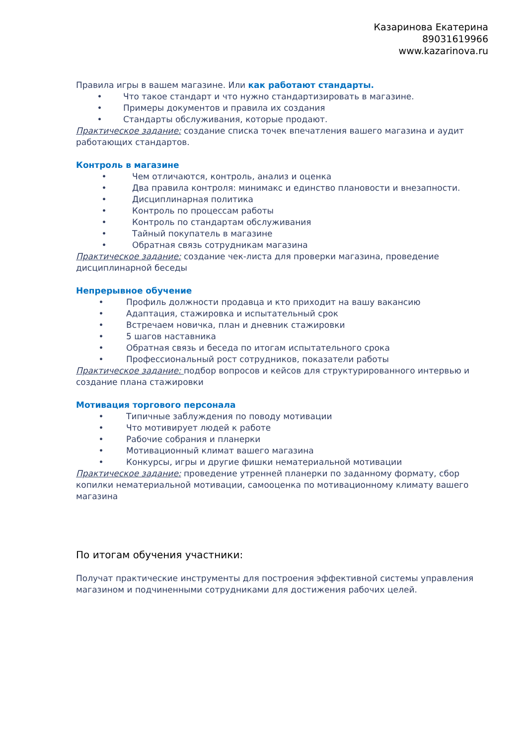Казаринова Екатерина
89031619966
www.kazarinova.ru
Правила игры в вашем магазине. Или как работают стандарты.
• Что такое стандарт и что нужно стандартизировать в магазине.
• Примеры документов и правила их создания
• Стандарты обслуживания, которые продают.
Практическое задание: создание списка точек впечатления вашего магазина и аудит работающих стандартов.
Контроль в магазине
• Чем отличаются, контроль, анализ и оценка
• Два правила контроля: минимакс и единство плановости и внезапности.
• Дисциплинарная политика
• Контроль по процессам работы
• Контроль по стандартам обслуживания
• Тайный покупатель в магазине
• Обратная связь сотрудникам магазина
Практическое задание: создание чек-листа для проверки магазина, проведение дисциплинарной беседы
Непрерывное обучение
• Профиль должности продавца и кто приходит на вашу вакансию
• Адаптация, стажировка и испытательный срок
• Встречаем новичка, план и дневник стажировки
• 5 шагов наставника
• Обратная связь и беседа по итогам испытательного срока
• Профессиональный рост сотрудников, показатели работы
Практическое задание: подбор вопросов и кейсов для структурированного интервью и создание плана стажировки
Мотивация торгового персонала
• Типичные заблуждения по поводу мотивации
• Что мотивирует людей к работе
• Рабочие собрания и планерки
• Мотивационный климат вашего магазина
• Конкурсы, игры и другие фишки нематериальной мотивации
Практическое задание: проведение утренней планерки по заданному формату, сбор копилки нематериальной мотивации, самооценка по мотивационному климату вашего магазина
По итогам обучения участники:
Получат практические инструменты для построения эффективной системы управления магазином и подчиненными сотрудниками для достижения рабочих целей.